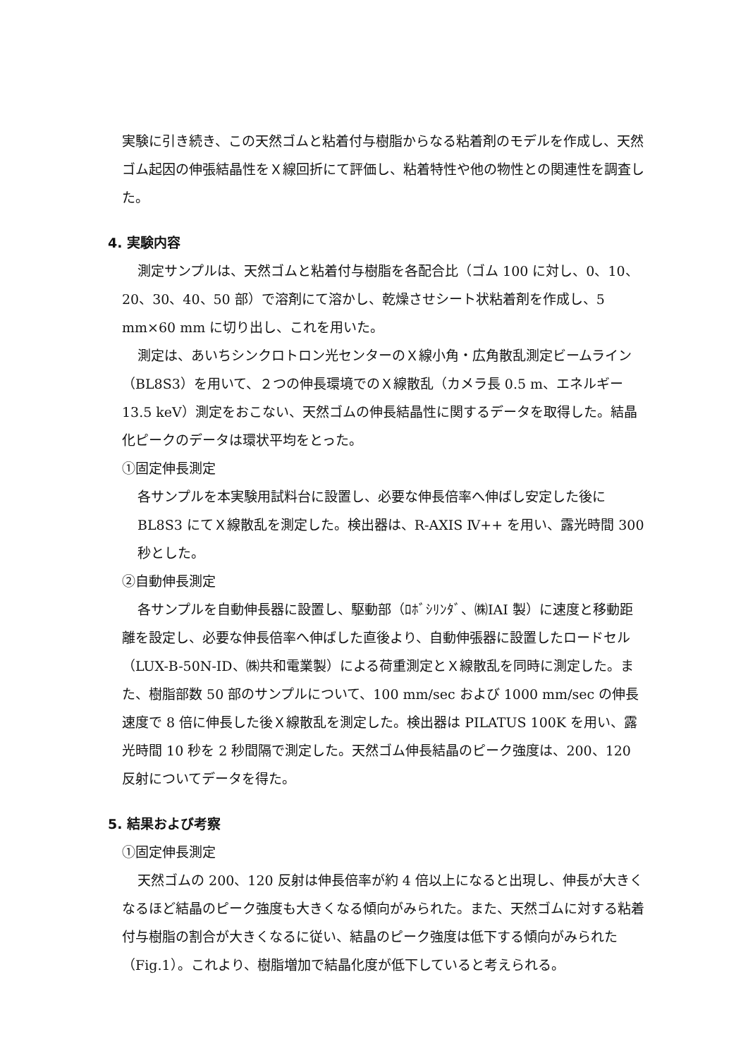実験に引き続き、この天然ゴムと粘着付与樹脂からなる粘着剤のモデルを作成し、天然ゴム起因の伸張結晶性をＸ線回折にて評価し、粘着特性や他の物性との関連性を調査した。
4. 実験内容
測定サンプルは、天然ゴムと粘着付与樹脂を各配合比（ゴム 100 に対し、0、10、20、30、40、50 部）で溶剤にて溶かし、乾燥させシート状粘着剤を作成し、5 mm×60 mm に切り出し、これを用いた。
測定は、あいちシンクロトロン光センターのＸ線小角・広角散乱測定ビームライン（BL8S3）を用いて、２つの伸長環境でのＸ線散乱（カメラ長 0.5 m、エネルギー 13.5 keV）測定をおこない、天然ゴムの伸長結晶性に関するデータを取得した。結晶化ピークのデータは環状平均をとった。
①固定伸長測定
各サンプルを本実験用試料台に設置し、必要な伸長倍率へ伸ばし安定した後に BL8S3 にてＸ線散乱を測定した。検出器は、R-AXIS Ⅳ++ を用い、露光時間 300 秒とした。
②自動伸長測定
各サンプルを自動伸長器に設置し、駆動部（ﾛﾎﾞｼﾘﾝﾀﾞ、㈱IAI 製）に速度と移動距離を設定し、必要な伸長倍率へ伸ばした直後より、自動伸張器に設置したロードセル（LUX-B-50N-ID、㈱共和電業製）による荷重測定とＸ線散乱を同時に測定した。また、樹脂部数 50 部のサンプルについて、100 mm/sec および 1000 mm/sec の伸長速度で 8 倍に伸長した後Ｘ線散乱を測定した。検出器は PILATUS 100K を用い、露光時間 10 秒を 2 秒間隔で測定した。天然ゴム伸長結晶のピーク強度は、200、120 反射についてデータを得た。
5. 結果および考察
①固定伸長測定
天然ゴムの 200、120 反射は伸長倍率が約 4 倍以上になると出現し、伸長が大きくなるほど結晶のピーク強度も大きくなる傾向がみられた。また、天然ゴムに対する粘着付与樹脂の割合が大きくなるに従い、結晶のピーク強度は低下する傾向がみられた（Fig.1）。これより、樹脂増加で結晶化度が低下していると考えられる。